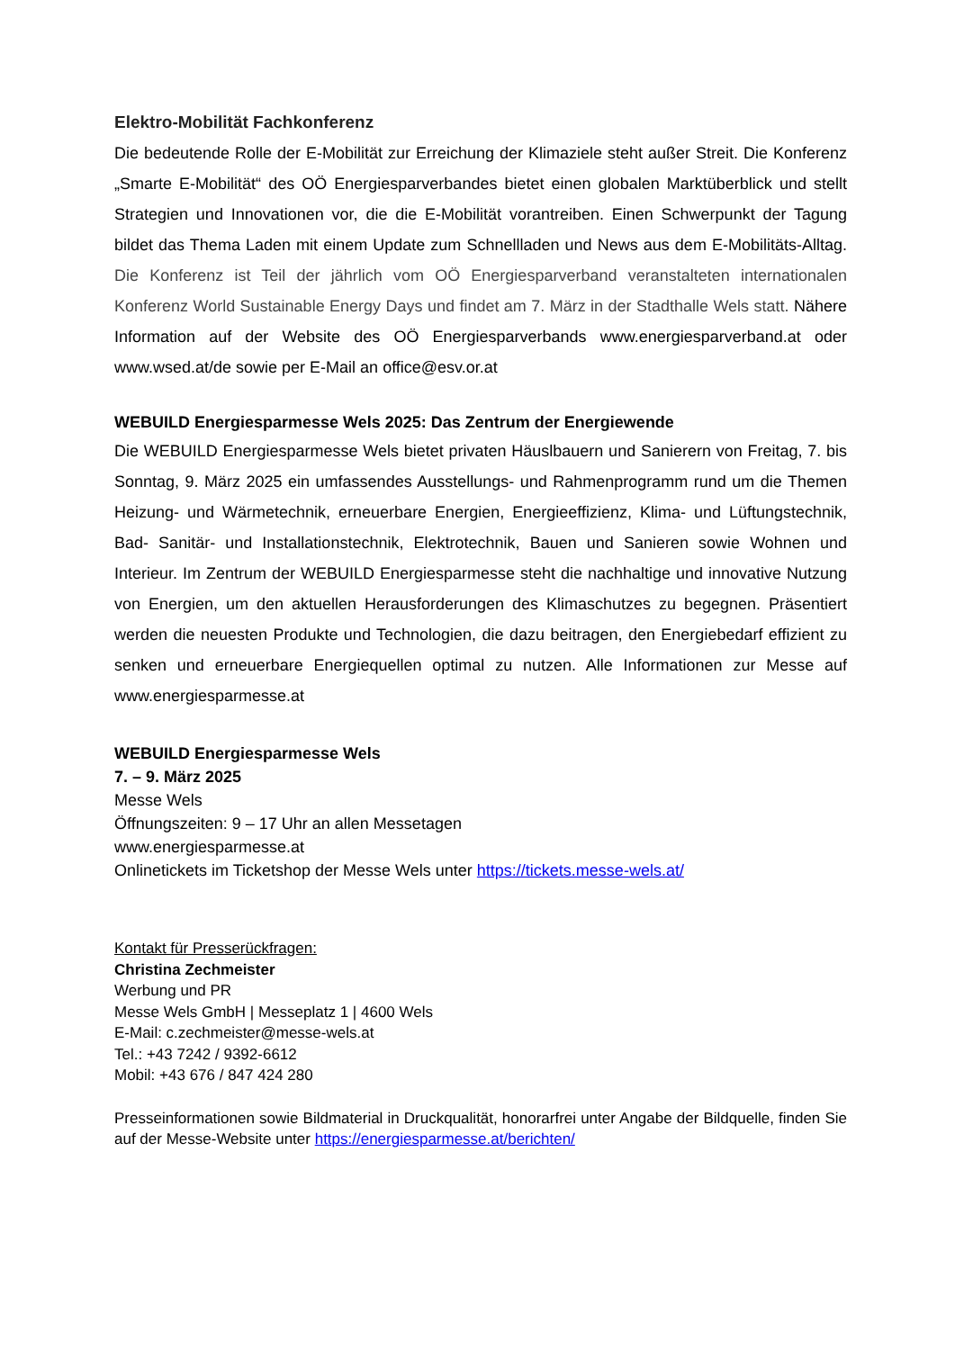Elektro-Mobilität Fachkonferenz
Die bedeutende Rolle der E-Mobilität zur Erreichung der Klimaziele steht außer Streit. Die Konferenz „Smarte E-Mobilität“ des OÖ Energiesparverbandes bietet einen globalen Marktüberblick und stellt Strategien und Innovationen vor, die die E-Mobilität vorantreiben. Einen Schwerpunkt der Tagung bildet das Thema Laden mit einem Update zum Schnellladen und News aus dem E-Mobilitäts-Alltag. Die Konferenz ist Teil der jährlich vom OÖ Energiesparverband veranstalteten internationalen Konferenz World Sustainable Energy Days und findet am 7. März in der Stadthalle Wels statt. Nähere Information auf der Website des OÖ Energiesparverbands www.energiesparverband.at oder www.wsed.at/de sowie per E-Mail an office@esv.or.at
WEBUILD Energiesparmesse Wels 2025: Das Zentrum der Energiewende
Die WEBUILD Energiesparmesse Wels bietet privaten Häuslbauern und Sanierern von Freitag, 7. bis Sonntag, 9. März 2025 ein umfassendes Ausstellungs- und Rahmenprogramm rund um die Themen Heizung- und Wärmetechnik, erneuerbare Energien, Energieeffizienz, Klima- und Lüftungstechnik, Bad- Sanitär- und Installationstechnik, Elektrotechnik, Bauen und Sanieren sowie Wohnen und Interieur. Im Zentrum der WEBUILD Energiesparmesse steht die nachhaltige und innovative Nutzung von Energien, um den aktuellen Herausforderungen des Klimaschutzes zu begegnen. Präsentiert werden die neuesten Produkte und Technologien, die dazu beitragen, den Energiebedarf effizient zu senken und erneuerbare Energiequellen optimal zu nutzen. Alle Informationen zur Messe auf www.energiesparmesse.at
WEBUILD Energiesparmesse Wels
7. – 9. März 2025
Messe Wels
Öffnungszeiten: 9 – 17 Uhr an allen Messetagen
www.energiesparmesse.at
Onlinetickets im Ticketshop der Messe Wels unter https://tickets.messe-wels.at/
Kontakt für Presserückfragen:
Christina Zechmeister
Werbung und PR
Messe Wels GmbH | Messeplatz 1 | 4600 Wels
E-Mail: c.zechmeister@messe-wels.at
Tel.: +43 7242 / 9392-6612
Mobil: +43 676 / 847 424 280
Presseinformationen sowie Bildmaterial in Druckqualität, honorarfrei unter Angabe der Bildquelle, finden Sie auf der Messe-Website unter https://energiesparmesse.at/berichten/